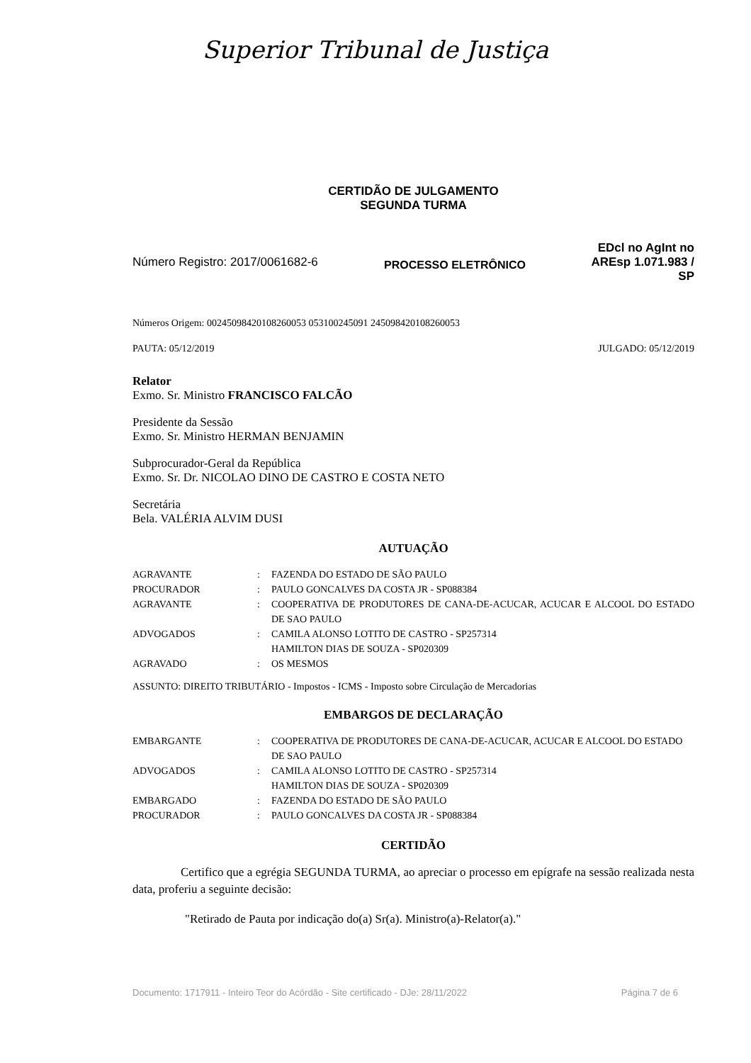Superior Tribunal de Justiça
CERTIDÃO DE JULGAMENTO
SEGUNDA TURMA
Número Registro: 2017/0061682-6
PROCESSO ELETRÔNICO
EDcl no AgInt no
AREsp 1.071.983 /
SP
Números Origem: 00245098420108260053 053100245091 245098420108260053
PAUTA: 05/12/2019 JULGADO: 05/12/2019
Relator
Exmo. Sr. Ministro FRANCISCO FALCÃO
Presidente da Sessão
Exmo. Sr. Ministro HERMAN BENJAMIN
Subprocurador-Geral da República
Exmo. Sr. Dr. NICOLAO DINO DE CASTRO E COSTA NETO
Secretária
Bela. VALÉRIA ALVIM DUSI
AUTUAÇÃO
| AGRAVANTE | : | FAZENDA DO ESTADO DE SÃO PAULO |
| PROCURADOR | : | PAULO GONCALVES DA COSTA JR - SP088384 |
| AGRAVANTE | : | COOPERATIVA DE PRODUTORES DE CANA-DE-ACUCAR, ACUCAR E ALCOOL DO ESTADO DE SAO PAULO |
| ADVOGADOS | : | CAMILA ALONSO LOTITO DE CASTRO - SP257314 HAMILTON DIAS DE SOUZA - SP020309 |
| AGRAVADO | : | OS MESMOS |
ASSUNTO: DIREITO TRIBUTÁRIO - Impostos - ICMS - Imposto sobre Circulação de Mercadorias
EMBARGOS DE DECLARAÇÃO
| EMBARGANTE | : | COOPERATIVA DE PRODUTORES DE CANA-DE-ACUCAR, ACUCAR E ALCOOL DO ESTADO DE SAO PAULO |
| ADVOGADOS | : | CAMILA ALONSO LOTITO DE CASTRO - SP257314 HAMILTON DIAS DE SOUZA - SP020309 |
| EMBARGADO | : | FAZENDA DO ESTADO DE SÃO PAULO |
| PROCURADOR | : | PAULO GONCALVES DA COSTA JR - SP088384 |
CERTIDÃO
Certifico que a egrégia SEGUNDA TURMA, ao apreciar o processo em epígrafe na sessão realizada nesta data, proferiu a seguinte decisão:
"Retirado de Pauta por indicação do(a) Sr(a). Ministro(a)-Relator(a)."
Documento: 1717911 - Inteiro Teor do Acórdão - Site certificado - DJe: 28/11/2022 Página 7 de 6